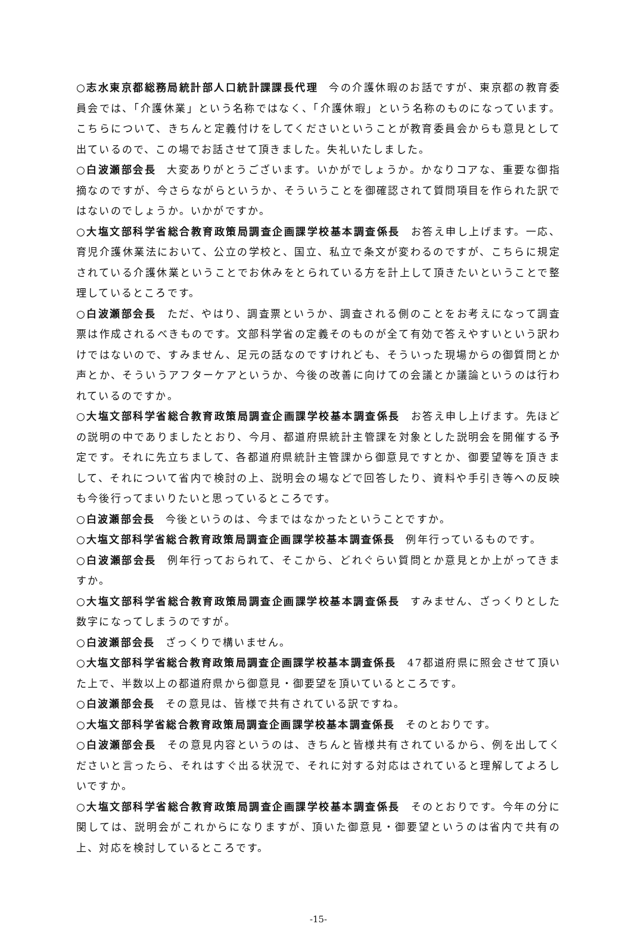○志水東京都総務局統計部人口統計課課長代理 今の介護休暇のお話ですが、東京都の教育委員会では、「介護休業」という名称ではなく、「介護休暇」という名称のものになっています。こちらについて、きちんと定義付けをしてくださいということが教育委員会からも意見として出ているので、この場でお話させて頂きました。失礼いたしました。
○白波瀬部会長 大変ありがとうございます。いかがでしょうか。かなりコアな、重要な御指摘なのですが、今さらながらというか、そういうことを御確認されて質問項目を作られた訳ではないのでしょうか。いかがですか。
○大塩文部科学省総合教育政策局調査企画課学校基本調査係長 お答え申し上げます。一応、育児介護休業法において、公立の学校と、国立、私立で条文が変わるのですが、こちらに規定されている介護休業ということでお休みをとられている方を計上して頂きたいということで整理しているところです。
○白波瀬部会長 ただ、やはり、調査票というか、調査される側のことをお考えになって調査票は作成されるべきものです。文部科学省の定義そのものが全て有効で答えやすいという訳わけではないので、すみません、足元の話なのですけれども、そういった現場からの御質問とか声とか、そういうアフターケアというか、今後の改善に向けての会議とか議論というのは行われているのですか。
○大塩文部科学省総合教育政策局調査企画課学校基本調査係長 お答え申し上げます。先ほどの説明の中でありましたとおり、今月、都道府県統計主管課を対象とした説明会を開催する予定です。それに先立ちまして、各都道府県統計主管課から御意見ですとか、御要望等を頂きまして、それについて省内で検討の上、説明会の場などで回答したり、資料や手引き等への反映も今後行ってまいりたいと思っているところです。
○白波瀬部会長 今後というのは、今まではなかったということですか。
○大塩文部科学省総合教育政策局調査企画課学校基本調査係長 例年行っているものです。
○白波瀬部会長 例年行っておられて、そこから、どれぐらい質問とか意見とか上がってきますか。
○大塩文部科学省総合教育政策局調査企画課学校基本調査係長 すみません、ざっくりとした数字になってしまうのですが。
○白波瀬部会長 ざっくりで構いません。
○大塩文部科学省総合教育政策局調査企画課学校基本調査係長 47都道府県に照会させて頂いた上で、半数以上の都道府県から御意見・御要望を頂いているところです。
○白波瀬部会長 その意見は、皆様で共有されている訳ですね。
○大塩文部科学省総合教育政策局調査企画課学校基本調査係長 そのとおりです。
○白波瀬部会長 その意見内容というのは、きちんと皆様共有されているから、例を出してくださいと言ったら、それはすぐ出る状況で、それに対する対応はされていると理解してよろしいですか。
○大塩文部科学省総合教育政策局調査企画課学校基本調査係長 そのとおりです。今年の分に関しては、説明会がこれからになりますが、頂いた御意見・御要望というのは省内で共有の上、対応を検討しているところです。
-15-